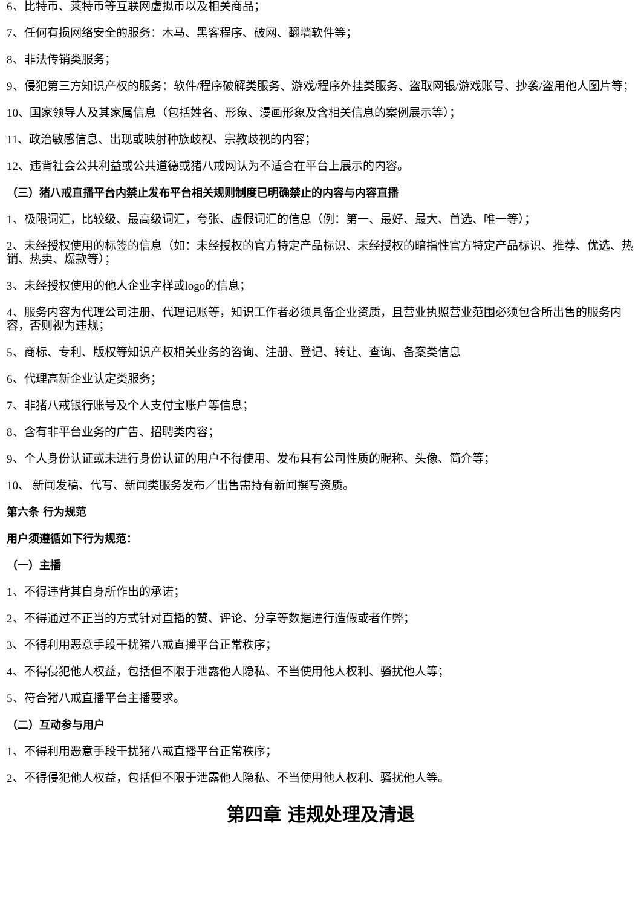6、比特币、莱特币等互联网虚拟币以及相关商品；
7、任何有损网络安全的服务：木马、黑客程序、破网、翻墙软件等；
8、非法传销类服务；
9、侵犯第三方知识产权的服务：软件/程序破解类服务、游戏/程序外挂类服务、盗取网银/游戏账号、抄袭/盗用他人图片等；
10、国家领导人及其家属信息（包括姓名、形象、漫画形象及含相关信息的案例展示等）；
11、政治敏感信息、出现或映射种族歧视、宗教歧视的内容；
12、违背社会公共利益或公共道德或猪八戒网认为不适合在平台上展示的内容。
（三）猪八戒直播平台内禁止发布平台相关规则制度已明确禁止的内容与内容直播
1、极限词汇，比较级、最高级词汇，夸张、虚假词汇的信息（例：第一、最好、最大、首选、唯一等）；
2、未经授权使用的标签的信息（如：未经授权的官方特定产品标识、未经授权的暗指性官方特定产品标识、推荐、优选、热销、热卖、爆款等）；
3、未经授权使用的他人企业字样或logo的信息；
4、服务内容为代理公司注册、代理记账等，知识工作者必须具备企业资质，且营业执照营业范围必须包含所出售的服务内容，否则视为违规；
5、商标、专利、版权等知识产权相关业务的咨询、注册、登记、转让、查询、备案类信息
6、代理高新企业认定类服务；
7、非猪八戒银行账号及个人支付宝账户等信息；
8、含有非平台业务的广告、招聘类内容；
9、个人身份认证或未进行身份认证的用户不得使用、发布具有公司性质的昵称、头像、简介等；
10、 新闻发稿、代写、新闻类服务发布／出售需持有新闻撰写资质。
第六条 行为规范
用户须遵循如下行为规范：
（一）主播
1、不得违背其自身所作出的承诺；
2、不得通过不正当的方式针对直播的赞、评论、分享等数据进行造假或者作弊；
3、不得利用恶意手段干扰猪八戒直播平台正常秩序；
4、不得侵犯他人权益，包括但不限于泄露他人隐私、不当使用他人权利、骚扰他人等；
5、符合猪八戒直播平台主播要求。
（二）互动参与用户
1、不得利用恶意手段干扰猪八戒直播平台正常秩序；
2、不得侵犯他人权益，包括但不限于泄露他人隐私、不当使用他人权利、骚扰他人等。
第四章 违规处理及清退